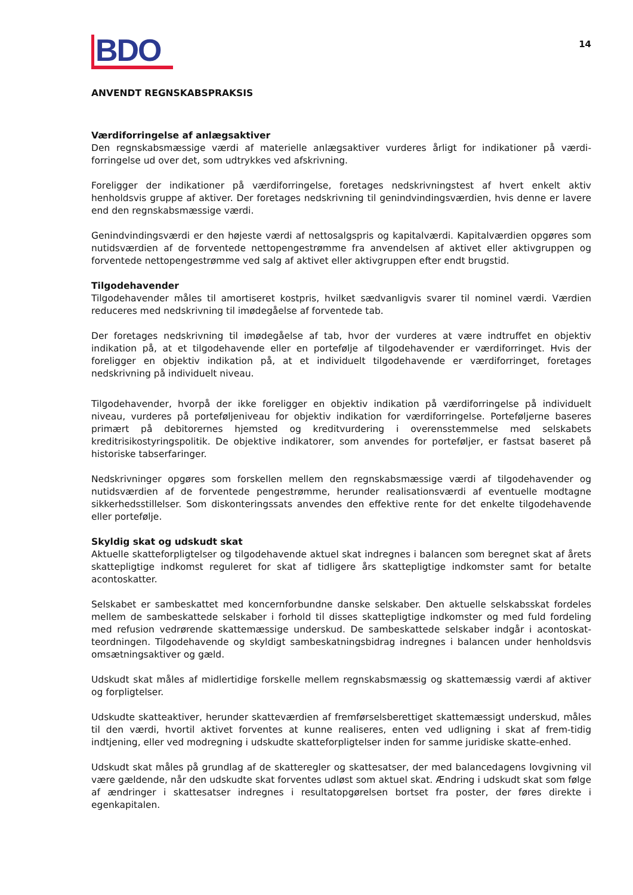BDO
14
ANVENDT REGNSKABSPRAKSIS
Værdiforringelse af anlægsaktiver
Den regnskabsmæssige værdi af materielle anlægsaktiver vurderes årligt for indikationer på værdi-forringelse ud over det, som udtrykkes ved afskrivning.
Foreligger der indikationer på værdiforringelse, foretages nedskrivningstest af hvert enkelt aktiv henholdsvis gruppe af aktiver. Der foretages nedskrivning til genindvindingsværdien, hvis denne er lavere end den regnskabsmæssige værdi.
Genindvindingsværdi er den højeste værdi af nettosalgspris og kapitalværdi. Kapitalværdien opgøres som nutidsværdien af de forventede nettopengestrømme fra anvendelsen af aktivet eller aktivgruppen og forventede nettopengestrømme ved salg af aktivet eller aktivgruppen efter endt brugstid.
Tilgodehavender
Tilgodehavender måles til amortiseret kostpris, hvilket sædvanligvis svarer til nominel værdi. Værdien reduceres med nedskrivning til imødegåelse af forventede tab.
Der foretages nedskrivning til imødegåelse af tab, hvor der vurderes at være indtruffet en objektiv indikation på, at et tilgodehavende eller en portefølje af tilgodehavender er værdiforringet. Hvis der foreligger en objektiv indikation på, at et individuelt tilgodehavende er værdiforringet, foretages nedskrivning på individuelt niveau.
Tilgodehavender, hvorpå der ikke foreligger en objektiv indikation på værdiforringelse på individuelt niveau, vurderes på porteføljeniveau for objektiv indikation for værdiforringelse. Porteføljerne baseres primært på debitorernes hjemsted og kreditvurdering i overensstemmelse med selskabets kreditrisikostyringspolitik. De objektive indikatorer, som anvendes for porteføljer, er fastsat baseret på historiske tabserfaringer.
Nedskrivninger opgøres som forskellen mellem den regnskabsmæssige værdi af tilgodehavender og nutidsværdien af de forventede pengestrømme, herunder realisationsværdi af eventuelle modtagne sikkerhedsstillelser. Som diskonteringssats anvendes den effektive rente for det enkelte tilgodehavende eller portefølje.
Skyldig skat og udskudt skat
Aktuelle skatteforpligtelser og tilgodehavende aktuel skat indregnes i balancen som beregnet skat af årets skattepligtige indkomst reguleret for skat af tidligere års skattepligtige indkomster samt for betalte acontoskatter.
Selskabet er sambeskattet med koncernforbundne danske selskaber. Den aktuelle selskabsskat fordeles mellem de sambeskattede selskaber i forhold til disses skattepligtige indkomster og med fuld fordeling med refusion vedrørende skattemæssige underskud. De sambeskattede selskaber indgår i acontoskat-teordningen. Tilgodehavende og skyldigt sambeskatningsbidrag indregnes i balancen under henholdsvis omsætningsaktiver og gæld.
Udskudt skat måles af midlertidige forskelle mellem regnskabsmæssig og skattemæssig værdi af aktiver og forpligtelser.
Udskudte skatteaktiver, herunder skatteværdien af fremførselsberettiget skattemæssigt underskud, måles til den værdi, hvortil aktivet forventes at kunne realiseres, enten ved udligning i skat af frem-tidig indtjening, eller ved modregning i udskudte skatteforpligtelser inden for samme juridiske skatte-enhed.
Udskudt skat måles på grundlag af de skatteregler og skattesatser, der med balancedagens lovgivning vil være gældende, når den udskudte skat forventes udløst som aktuel skat. Ændring i udskudt skat som følge af ændringer i skattesatser indregnes i resultatopgørelsen bortset fra poster, der føres direkte i egenkapitalen.